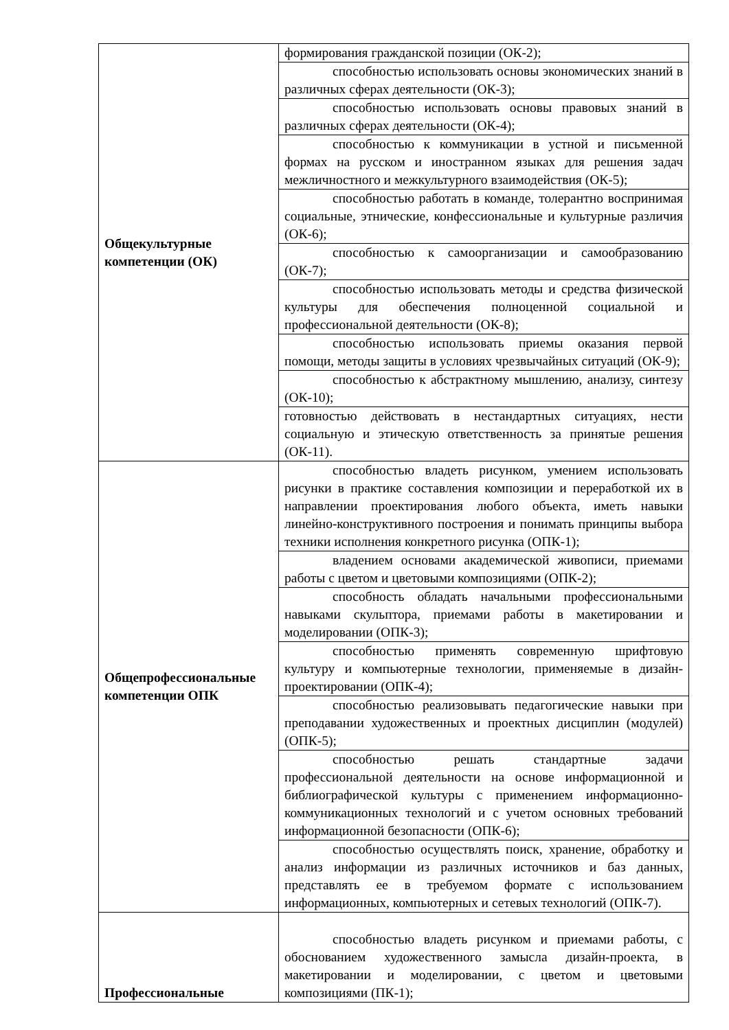| Общекультурные компетенции (ОК) | формирования гражданской позиции (ОК-2); |
| | способностью использовать основы экономических знаний в различных сферах деятельности (ОК-3); |
| | способностью использовать основы правовых знаний в различных сферах деятельности (ОК-4); |
| | способностью к коммуникации в устной и письменной формах на русском и иностранном языках для решения задач межличностного и межкультурного взаимодействия (ОК-5); |
| | способностью работать в команде, толерантно воспринимая социальные, этнические, конфессиональные и культурные различия (ОК-6); |
| | способностью к самоорганизации и самообразованию (ОК-7); |
| | способностью использовать методы и средства физической культуры для обеспечения полноценной социальной и профессиональной деятельности (ОК-8); |
| | способностью использовать приемы оказания первой помощи, методы защиты в условиях чрезвычайных ситуаций (ОК-9); |
| | способностью к абстрактному мышлению, анализу, синтезу (ОК-10); |
| | готовностью действовать в нестандартных ситуациях, нести социальную и этическую ответственность за принятые решения (ОК-11). |
| Общепрофессиональные компетенции ОПК | способностью владеть рисунком, умением использовать рисунки в практике составления композиции и переработкой их в направлении проектирования любого объекта, иметь навыки линейно-конструктивного построения и понимать принципы выбора техники исполнения конкретного рисунка (ОПК-1); |
| | владением основами академической живописи, приемами работы с цветом и цветовыми композициями (ОПК-2); |
| | способность обладать начальными профессиональными навыками скульптора, приемами работы в макетировании и моделировании (ОПК-3); |
| | способностью применять современную шрифтовую культуру и компьютерные технологии, применяемые в дизайн-проектировании (ОПК-4); |
| | способностью реализовывать педагогические навыки при преподавании художественных и проектных дисциплин (модулей) (ОПК-5); |
| | способностью решать стандартные задачи профессиональной деятельности на основе информационной и библиографической культуры с применением информационно-коммуникационных технологий и с учетом основных требований информационной безопасности (ОПК-6); |
| | способностью осуществлять поиск, хранение, обработку и анализ информации из различных источников и баз данных, представлять ее в требуемом формате с использованием информационных, компьютерных и сетевых технологий (ОПК-7). |
| Профессиональные | способностью владеть рисунком и приемами работы, с обоснованием художественного замысла дизайн-проекта, в макетировании и моделировании, с цветом и цветовыми композициями (ПК-1); |